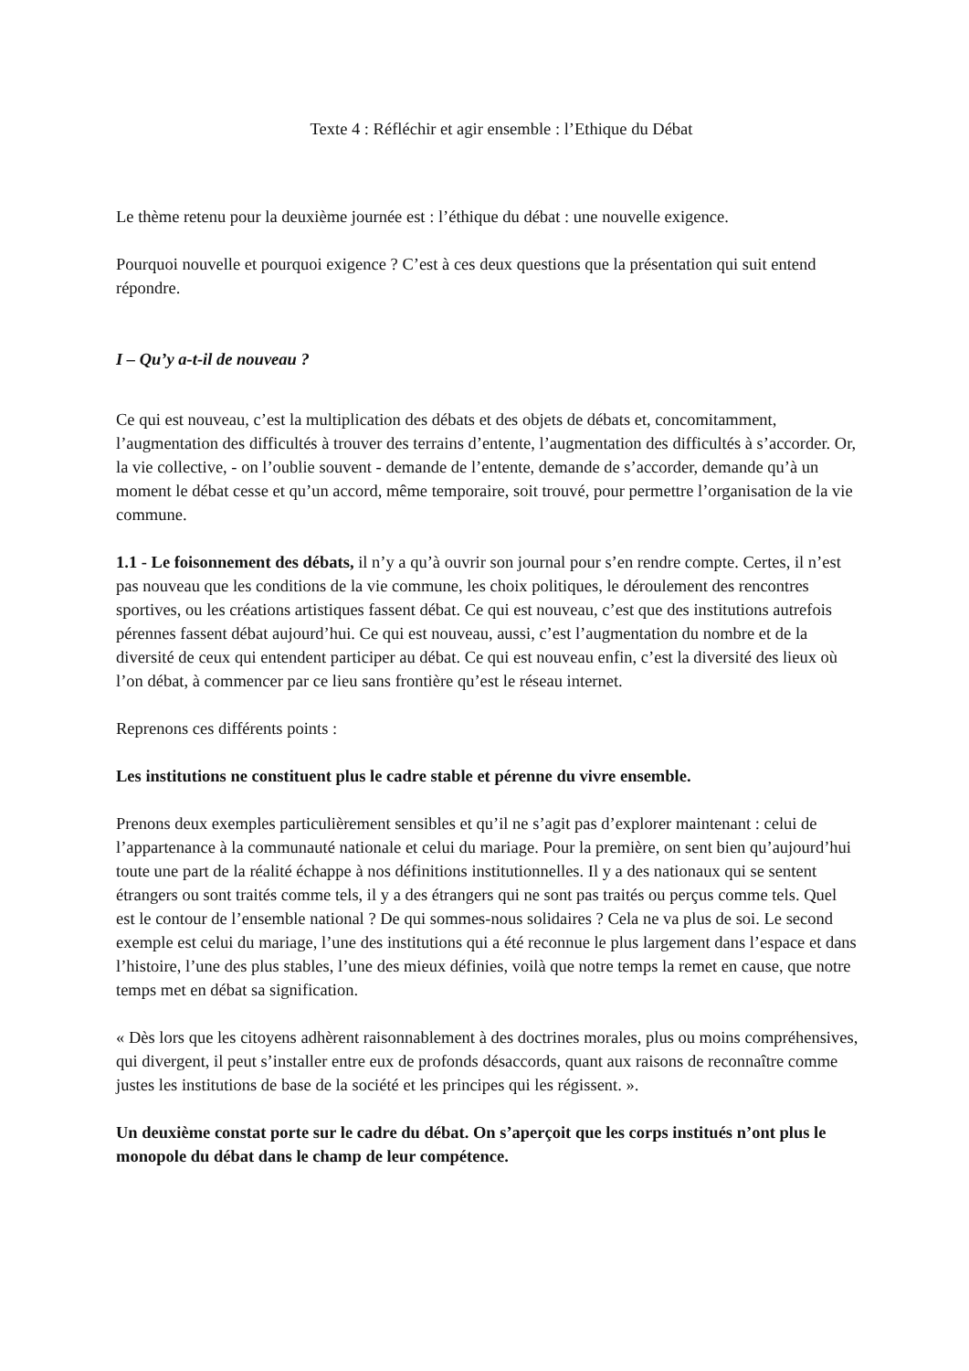Texte 4 : Réfléchir et agir ensemble : l’Ethique du Débat
Le thème retenu pour la deuxième journée est : l’éthique du débat : une nouvelle exigence.
Pourquoi nouvelle et pourquoi exigence ? C’est à ces deux questions que la présentation qui suit entend répondre.
I – Qu’y a-t-il de nouveau ?
Ce qui est nouveau, c’est la multiplication des débats et des objets de débats et, concomitamment, l’augmentation des difficultés à trouver des terrains d’entente, l’augmentation des difficultés à s’accorder. Or, la vie collective, - on l’oublie souvent - demande de l’entente, demande de s’accorder, demande qu’à un moment le débat cesse et qu’un accord, même temporaire, soit trouvé, pour permettre l’organisation de la vie commune.
1.1 - Le foisonnement des débats, il n’y a qu’à ouvrir son journal pour s’en rendre compte. Certes, il n’est pas nouveau que les conditions de la vie commune, les choix politiques, le déroulement des rencontres sportives, ou les créations artistiques fassent débat. Ce qui est nouveau, c’est que des institutions autrefois pérennes fassent débat aujourd’hui. Ce qui est nouveau, aussi, c’est l’augmentation du nombre et de la diversité de ceux qui entendent participer au débat. Ce qui est nouveau enfin, c’est la diversité des lieux où l’on débat, à commencer par ce lieu sans frontière qu’est le réseau internet.
Reprenons ces différents points :
Les institutions ne constituent plus le cadre stable et pérenne du vivre ensemble.
Prenons deux exemples particulièrement sensibles et qu’il ne s’agit pas d’explorer maintenant : celui de l’appartenance à la communauté nationale et celui du mariage. Pour la première, on sent bien qu’aujourd’hui toute une part de la réalité échappe à nos définitions institutionnelles. Il y a des nationaux qui se sentent étrangers ou sont traités comme tels, il y a des étrangers qui ne sont pas traités ou perçus comme tels. Quel est le contour de l’ensemble national ? De qui sommes-nous solidaires ? Cela ne va plus de soi. Le second exemple est celui du mariage, l’une des institutions qui a été reconnue le plus largement dans l’espace et dans l’histoire, l’une des plus stables, l’une des mieux définies, voilà que notre temps la remet en cause, que notre temps met en débat sa signification.
« Dès lors que les citoyens adhèrent raisonnablement à des doctrines morales, plus ou moins compréhensives, qui divergent, il peut s’installer entre eux de profonds désaccords, quant aux raisons de reconnaître comme justes les institutions de base de la société et les principes qui les régissent. ».
Un deuxième constat porte sur le cadre du débat. On s’aperçoit que les corps institués n’ont plus le monopole du débat dans le champ de leur compétence.